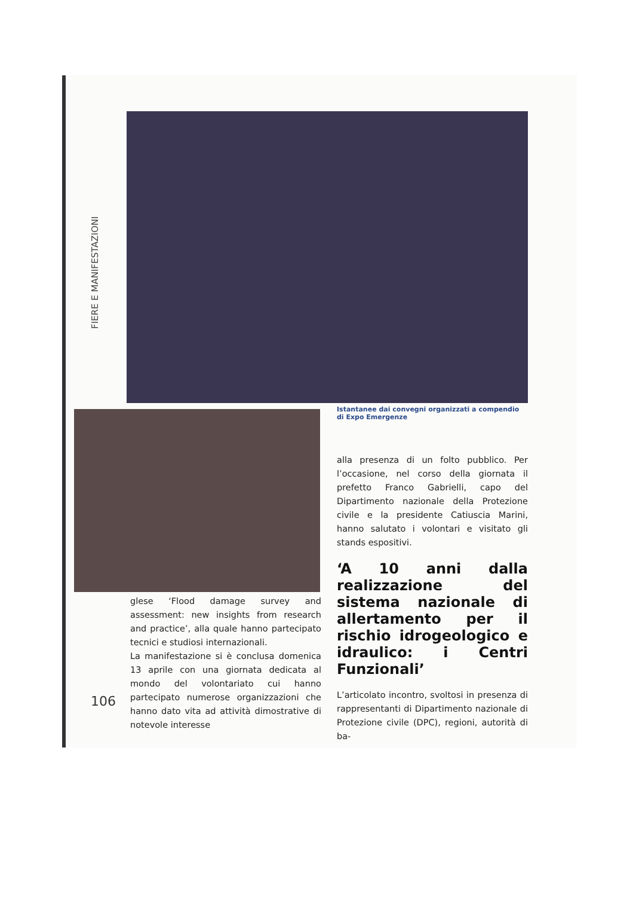FIERE E MANIFESTAZIONI
Istantanee dai convegni organizzati a compendio di Expo Emergenze
glese ‘Flood damage survey and assessment: new insights from research and practice’, alla quale hanno partecipato tecnici e studiosi internazionali.
La manifestazione si è conclusa domenica 13 aprile con una giornata dedicata al mondo del volontariato cui hanno partecipato numerose organizzazioni che hanno dato vita ad attività dimostrative di notevole interesse
alla presenza di un folto pubblico. Per l’occasione, nel corso della giornata il prefetto Franco Gabrielli, capo del Dipartimento nazionale della Protezione civile e la presidente Catiuscia Marini, hanno salutato i volontari e visitato gli stands espositivi.
‘A 10 anni dalla realizzazione del sistema nazionale di allertamento per il rischio idrogeologico e idraulico: i Centri Funzionali’
L’articolato incontro, svoltosi in presenza di rappresentanti di Dipartimento nazionale di Protezione civile (DPC), regioni, autorità di ba-
106